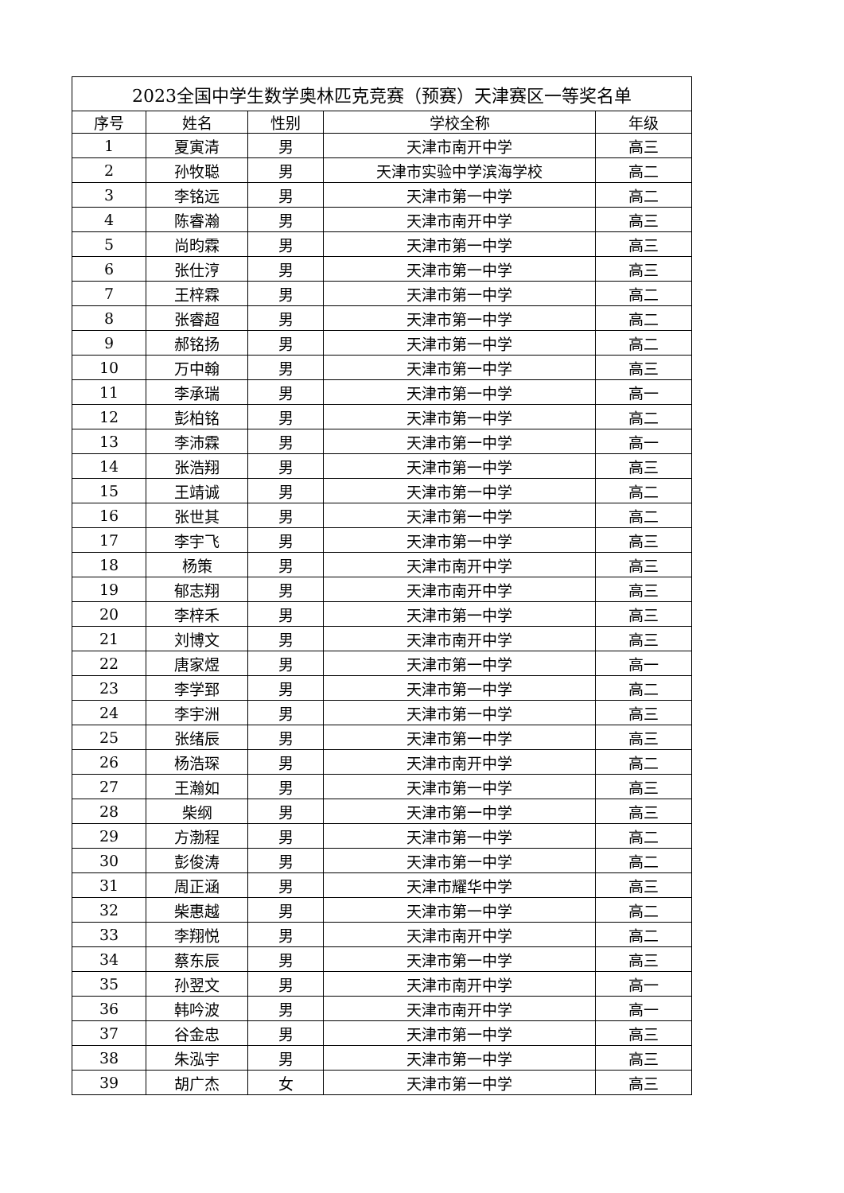| 2023全国中学生数学奥林匹克竞赛（预赛）天津赛区一等奖名单 | | | | |
| 序号 | 姓名 | 性别 | 学校全称 | 年级 |
| 1 | 夏寅清 | 男 | 天津市南开中学 | 高三 |
| 2 | 孙牧聪 | 男 | 天津市实验中学滨海学校 | 高二 |
| 3 | 李铭远 | 男 | 天津市第一中学 | 高二 |
| 4 | 陈睿瀚 | 男 | 天津市南开中学 | 高三 |
| 5 | 尚昀霖 | 男 | 天津市第一中学 | 高三 |
| 6 | 张仕涥 | 男 | 天津市第一中学 | 高三 |
| 7 | 王梓霖 | 男 | 天津市第一中学 | 高二 |
| 8 | 张睿超 | 男 | 天津市第一中学 | 高二 |
| 9 | 郝铭扬 | 男 | 天津市第一中学 | 高二 |
| 10 | 万中翰 | 男 | 天津市第一中学 | 高三 |
| 11 | 李承瑞 | 男 | 天津市第一中学 | 高一 |
| 12 | 彭柏铭 | 男 | 天津市第一中学 | 高二 |
| 13 | 李沛霖 | 男 | 天津市第一中学 | 高一 |
| 14 | 张浩翔 | 男 | 天津市第一中学 | 高三 |
| 15 | 王靖诚 | 男 | 天津市第一中学 | 高二 |
| 16 | 张世其 | 男 | 天津市第一中学 | 高二 |
| 17 | 李宇飞 | 男 | 天津市第一中学 | 高三 |
| 18 | 杨策 | 男 | 天津市南开中学 | 高三 |
| 19 | 郁志翔 | 男 | 天津市南开中学 | 高三 |
| 20 | 李梓禾 | 男 | 天津市第一中学 | 高三 |
| 21 | 刘博文 | 男 | 天津市南开中学 | 高三 |
| 22 | 唐家煜 | 男 | 天津市第一中学 | 高一 |
| 23 | 李学郅 | 男 | 天津市第一中学 | 高二 |
| 24 | 李宇洲 | 男 | 天津市第一中学 | 高三 |
| 25 | 张绪辰 | 男 | 天津市第一中学 | 高三 |
| 26 | 杨浩琛 | 男 | 天津市南开中学 | 高二 |
| 27 | 王瀚如 | 男 | 天津市第一中学 | 高三 |
| 28 | 柴纲 | 男 | 天津市第一中学 | 高三 |
| 29 | 方渤程 | 男 | 天津市第一中学 | 高二 |
| 30 | 彭俊涛 | 男 | 天津市第一中学 | 高二 |
| 31 | 周正涵 | 男 | 天津市耀华中学 | 高三 |
| 32 | 柴惠越 | 男 | 天津市第一中学 | 高二 |
| 33 | 李翔悦 | 男 | 天津市南开中学 | 高二 |
| 34 | 蔡东辰 | 男 | 天津市第一中学 | 高三 |
| 35 | 孙翌文 | 男 | 天津市南开中学 | 高一 |
| 36 | 韩吟波 | 男 | 天津市南开中学 | 高一 |
| 37 | 谷金忠 | 男 | 天津市第一中学 | 高三 |
| 38 | 朱泓宇 | 男 | 天津市第一中学 | 高三 |
| 39 | 胡广杰 | 女 | 天津市第一中学 | 高三 |